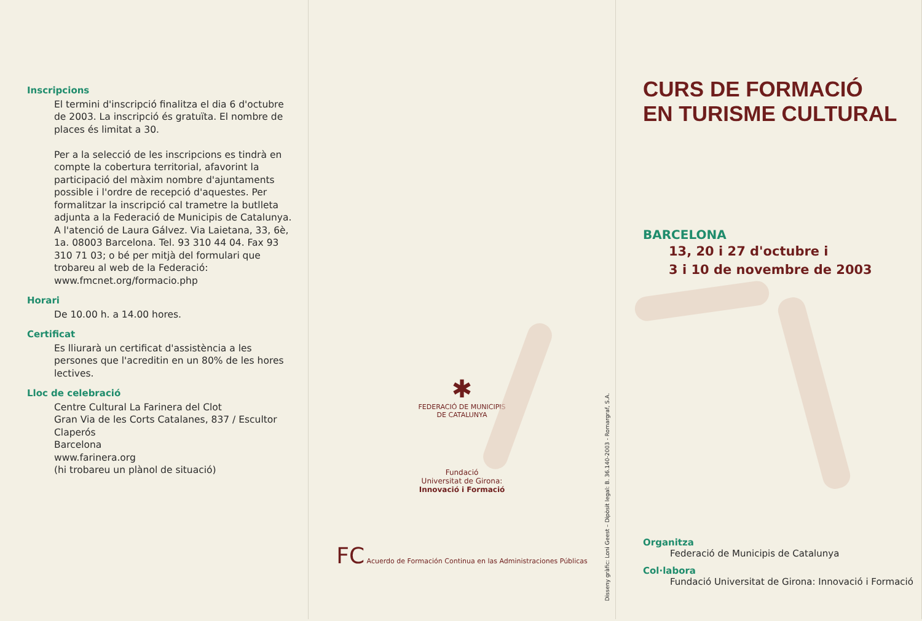Inscripcions
El termini d'inscripció finalitza el dia 6 d'octubre de 2003. La inscripció és gratuïta. El nombre de places és limitat a 30.
Per a la selecció de les inscripcions es tindrà en compte la cobertura territorial, afavorint la participació del màxim nombre d'ajuntaments possible i l'ordre de recepció d'aquestes. Per formalitzar la inscripció cal trametre la butlleta adjunta a la Federació de Municipis de Catalunya. A l'atenció de Laura Gálvez. Via Laietana, 33, 6è, 1a. 08003 Barcelona. Tel. 93 310 44 04. Fax 93 310 71 03; o bé per mitjà del formulari que trobareu al web de la Federació: www.fmcnet.org/formacio.php
Horari
De 10.00 h. a 14.00 hores.
Certificat
Es lliurarà un certificat d'assistència a les persones que l'acreditin en un 80% de les hores lectives.
Lloc de celebració
Centre Cultural La Farinera del Clot
Gran Via de les Corts Catalanes, 837 / Escultor Claperós
Barcelona
www.farinera.org
(hi trobareu un plànol de situació)
✱
FEDERACIÓ DE MUNICIPIS
DE CATALUNYA
Fundació
Universitat de Girona:
Innovació i Formació
FC Acuerdo de Formación Continua en las Administraciones Públicas
Disseny gràfic: Loni Geest – Dipòsit legal: B. 36.140-2003 - Romargraf, S.A.
CURS DE FORMACIÓ
EN TURISME CULTURAL
BARCELONA
13, 20 i 27 d'octubre i
3 i 10 de novembre de 2003
Organitza
Federació de Municipis de Catalunya
Col·labora
Fundació Universitat de Girona: Innovació i Formació